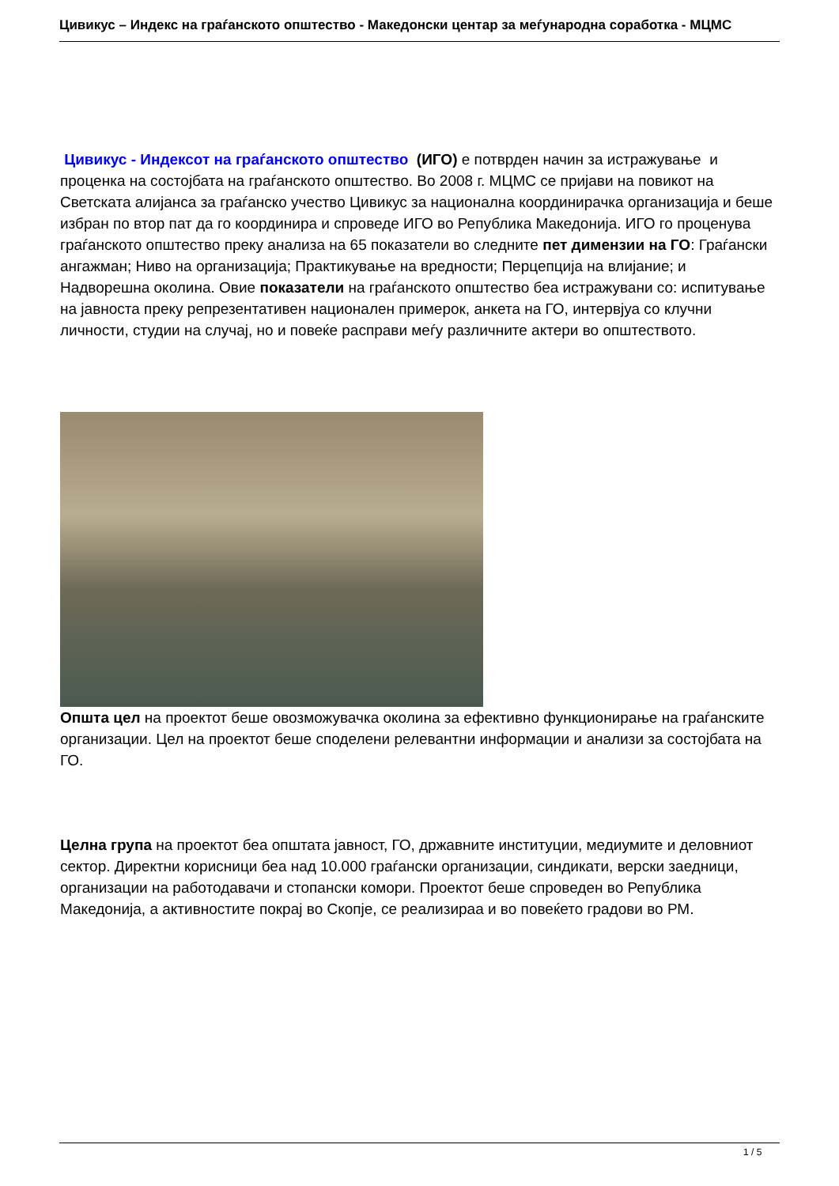Цивикус – Индекс на граѓанското општество - Македонски центар за меѓународна соработка - МЦМС
Цивикус - Индексот на граѓанското општество (ИГО) е потврден начин за истражување и проценка на состојбата на граѓанското општество. Во 2008 г. МЦМС се пријави на повикот на Светската алијанса за граѓанско учество Цивикус за национална координирачка организација и беше избран по втор пат да го координира и спроведе ИГО во Република Македонија. ИГО го проценува граѓанското општество преку анализа на 65 показатели во следните пет димензии на ГО: Граѓански ангажман; Ниво на организација; Практикување на вредности; Перцепција на влијание; и Надворешна околина. Овие показатели на граѓанското општество беа истражувани со: испитување на јавноста преку репрезентативен национален примерок, анкета на ГО, интервјуа со клучни личности, студии на случај, но и повеќе расправи меѓу различните актери во општеството.
Општа цел на проектот беше овозможувачка околина за ефективно функционирање на граѓанските организации. Цел на проектот беше споделени релевантни информации и анализи за состојбата на ГО.
Целна група на проектот беа општата јавност, ГО, државните институции, медиумите и деловниот сектор. Директни корисници беа над 10.000 граѓански организации, синдикати, верски заедници, организации на работодавачи и стопански комори. Проектот беше спроведен во Република Македонија, а активностите покрај во Скопје, се реализираа и во повеќето градови во РМ.
1 / 5